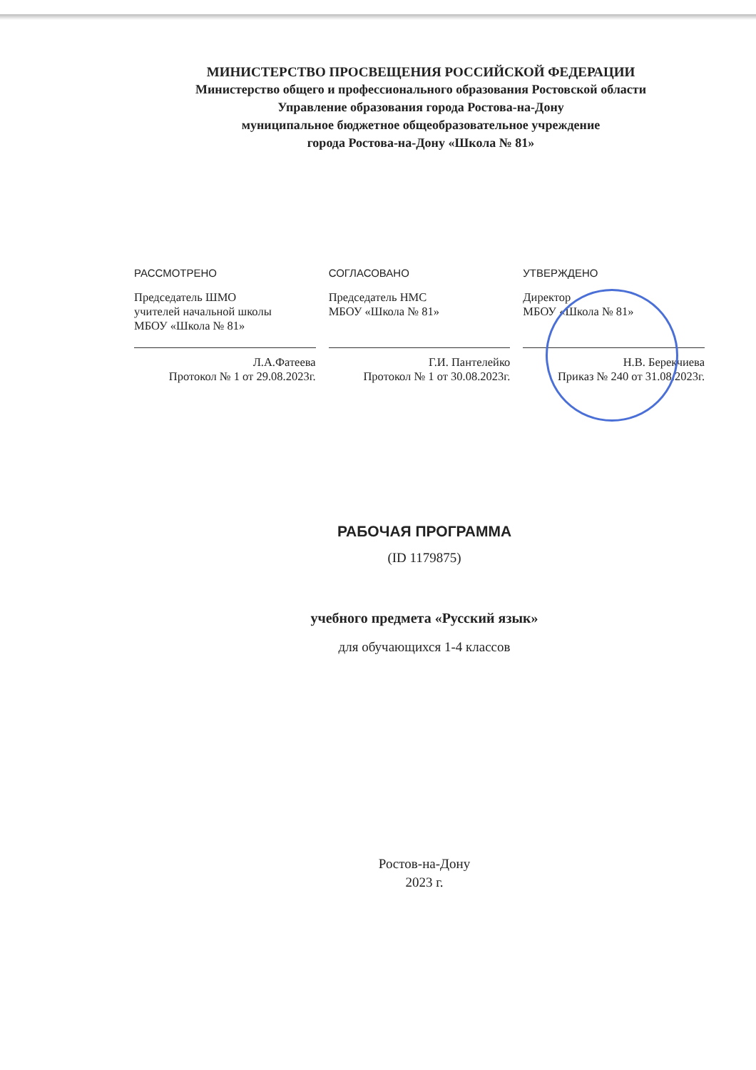МИНИСТЕРСТВО ПРОСВЕЩЕНИЯ РОССИЙСКОЙ ФЕДЕРАЦИИ
Министерство общего и профессионального образования Ростовской области
Управление образования города Ростова-на-Дону
муниципальное бюджетное общеобразовательное учреждение
города Ростова-на-Дону «Школа № 81»
РАССМОТРЕНО
Председатель ШМО
учителей начальной школы
МБОУ «Школа № 81»
Л.А.Фатеева
Протокол № 1 от 29.08.2023г.
СОГЛАСОВАНО
Председатель НМС
МБОУ «Школа № 81»
Г.И. Пантелейко
Протокол № 1 от 30.08.2023г.
УТВЕРЖДЕНО
Директор
МБОУ «Школа № 81»
Н.В. Берекчиева
Приказ № 240 от 31.08.2023г.
РАБОЧАЯ ПРОГРАММА
(ID 1179875)
учебного предмета «Русский язык»
для обучающихся 1-4 классов
Ростов-на-Дону
2023 г.